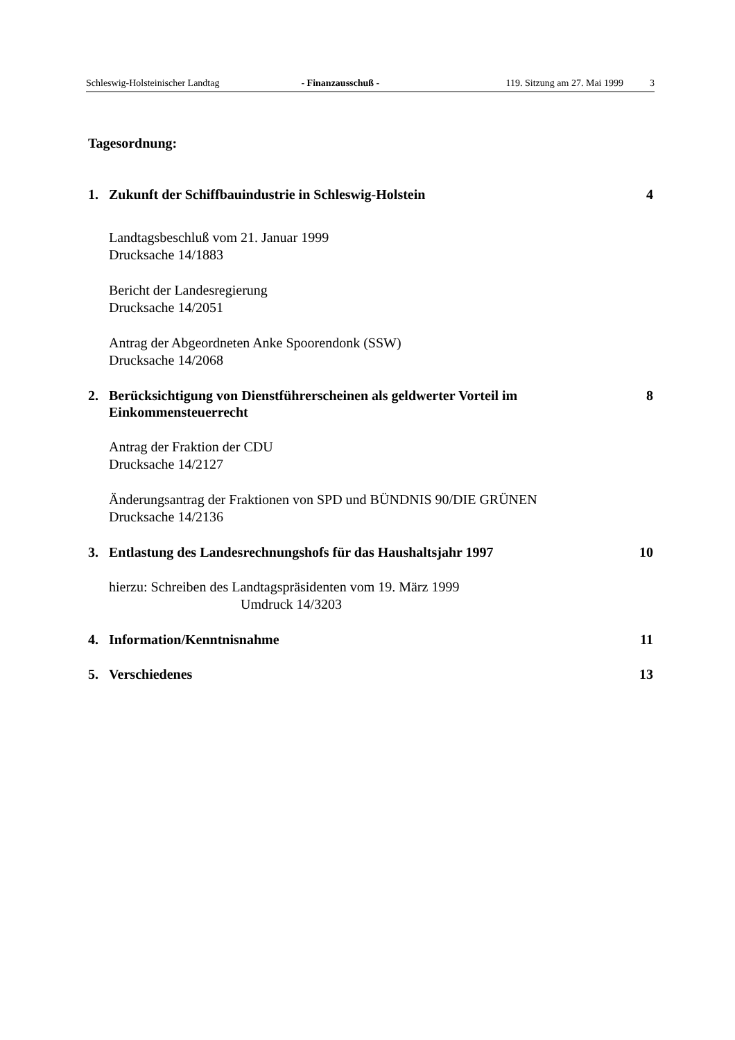Schleswig-Holsteinischer Landtag - Finanzausschuß - 119. Sitzung am 27. Mai 1999 3
Tagesordnung:
1. Zukunft der Schiffbauindustrie in Schleswig-Holstein 4
Landtagsbeschluß vom 21. Januar 1999
Drucksache 14/1883
Bericht der Landesregierung
Drucksache 14/2051
Antrag der Abgeordneten Anke Spoorendonk (SSW)
Drucksache 14/2068
2. Berücksichtigung von Dienstführerscheinen als geldwerter Vorteil im Einkommensteuerrecht 8
Antrag der Fraktion der CDU
Drucksache 14/2127
Änderungsantrag der Fraktionen von SPD und BÜNDNIS 90/DIE GRÜNEN
Drucksache 14/2136
3. Entlastung des Landesrechnungshofs für das Haushaltsjahr 1997 10
hierzu: Schreiben des Landtagspräsidenten vom 19. März 1999
Umdruck 14/3203
4. Information/Kenntnisnahme 11
5. Verschiedenes 13